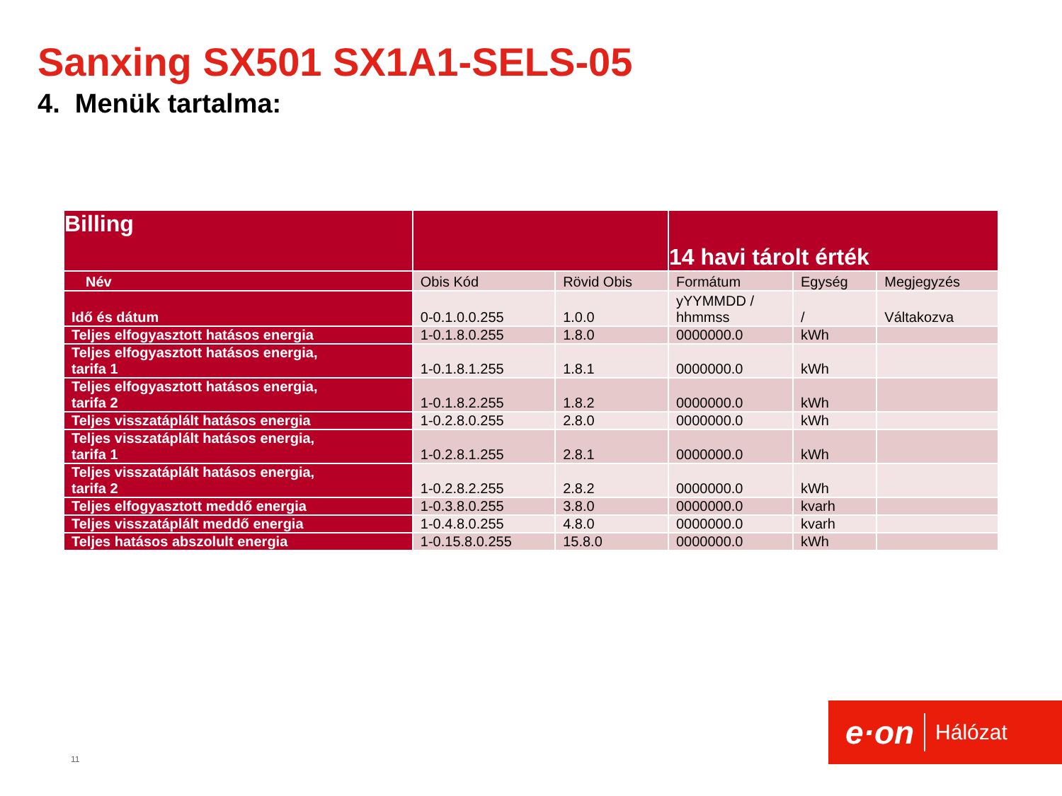Sanxing SX501 SX1A1-SELS-05
4. Menük tartalma:
| Billing | | | 14 havi tárolt érték | | |
| --- | --- | --- | --- | --- | --- |
| Név | Obis Kód | Rövid Obis | Formátum | Egység | Megjegyzés |
| Idő és dátum | 0-0.1.0.0.255 | 1.0.0 | yYYMMDD / hhmmss | / | Váltakozva |
| Teljes elfogyasztott hatásos energia | 1-0.1.8.0.255 | 1.8.0 | 0000000.0 | kWh | |
| Teljes elfogyasztott hatásos energia, tarifa 1 | 1-0.1.8.1.255 | 1.8.1 | 0000000.0 | kWh | |
| Teljes elfogyasztott hatásos energia, tarifa 2 | 1-0.1.8.2.255 | 1.8.2 | 0000000.0 | kWh | |
| Teljes visszatáplált hatásos energia | 1-0.2.8.0.255 | 2.8.0 | 0000000.0 | kWh | |
| Teljes visszatáplált hatásos energia, tarifa 1 | 1-0.2.8.1.255 | 2.8.1 | 0000000.0 | kWh | |
| Teljes visszatáplált hatásos energia, tarifa 2 | 1-0.2.8.2.255 | 2.8.2 | 0000000.0 | kWh | |
| Teljes elfogyasztott meddő energia | 1-0.3.8.0.255 | 3.8.0 | 0000000.0 | kvarh | |
| Teljes visszatáplált meddő energia | 1-0.4.8.0.255 | 4.8.0 | 0000000.0 | kvarh | |
| Teljes hatásos abszolult energia | 1-0.15.8.0.255 | 15.8.0 | 0000000.0 | kWh | |
11
e·on Hálózat